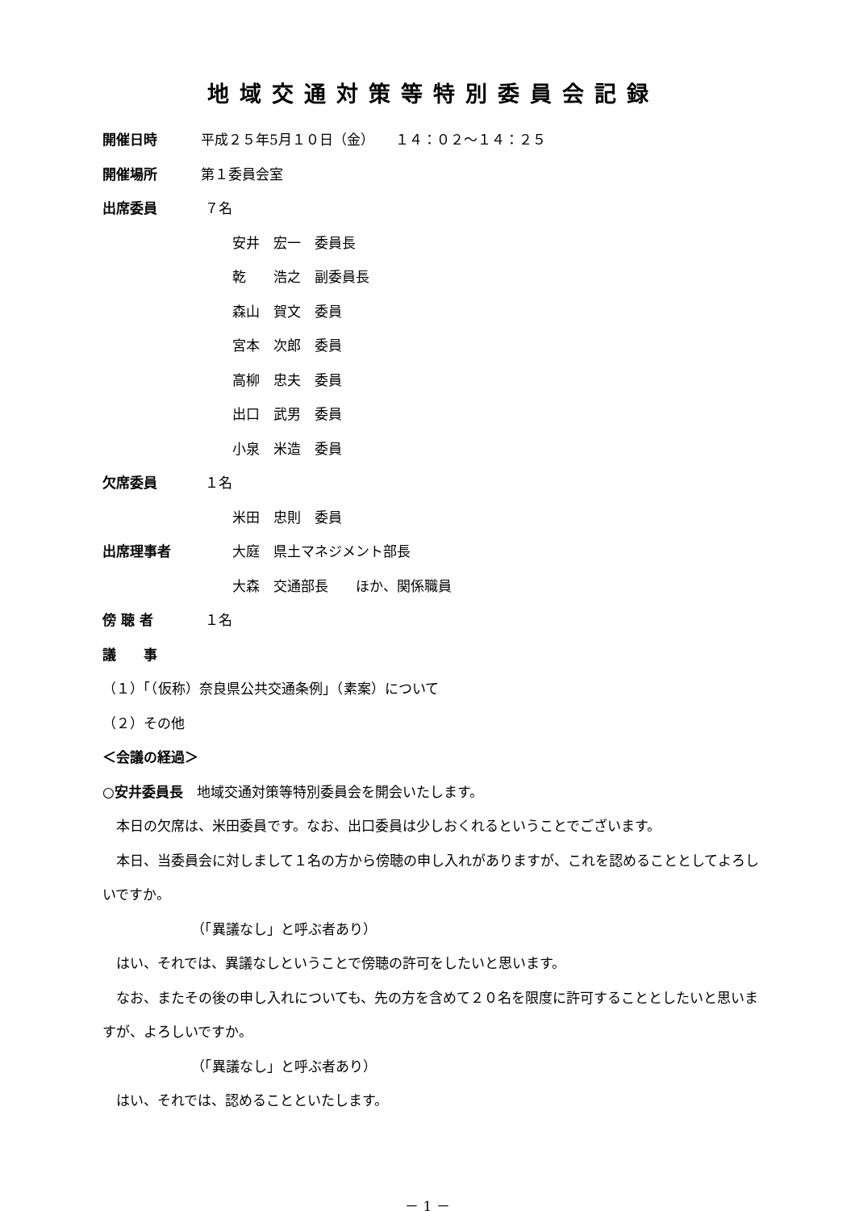地域交通対策等特別委員会記録
開催日時 平成２５年5月１０日（金）　　１４：０２～１４：２５
開催場所 第１委員会室
出席委員 ７名
安井　宏一　委員長
乾　　浩之　副委員長
森山　賀文　委員
宮本　次郎　委員
高柳　忠夫　委員
出口　武男　委員
小泉　米造　委員
欠席委員 １名
米田　忠則　委員
出席理事者 大庭　県土マネジメント部長
大森　交通部長　　ほか、関係職員
傍 聴 者 １名
議　　事
（１）「（仮称）奈良県公共交通条例」（素案）について
（２）その他
＜会議の経過＞
○安井委員長　地域交通対策等特別委員会を開会いたします。
　本日の欠席は、米田委員です。なお、出口委員は少しおくれるということでございます。
　本日、当委員会に対しまして１名の方から傍聴の申し入れがありますが、これを認めることとしてよろしいですか。
（「異議なし」と呼ぶ者あり）
　はい、それでは、異議なしということで傍聴の許可をしたいと思います。
　なお、またその後の申し入れについても、先の方を含めて２０名を限度に許可することとしたいと思いますが、よろしいですか。
（「異議なし」と呼ぶ者あり）
　はい、それでは、認めることといたします。
－ 1 －